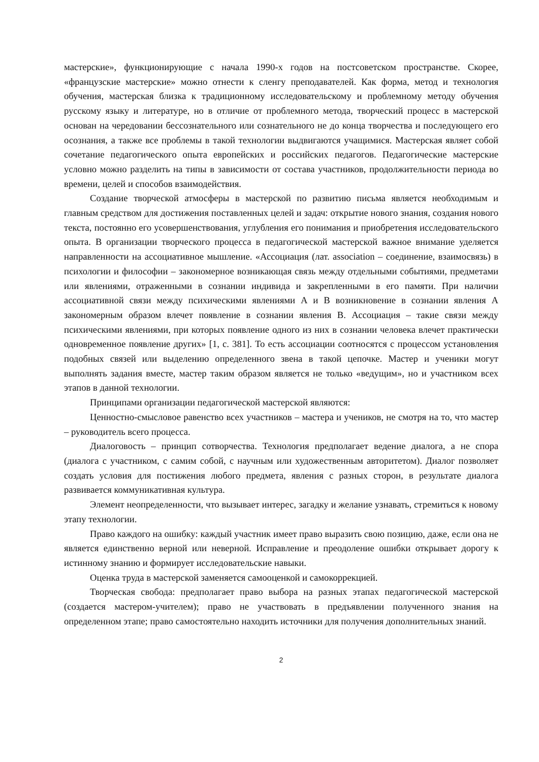мастерские», функционирующие с начала 1990-х годов на постсоветском пространстве. Скорее, «французские мастерские» можно отнести к сленгу преподавателей. Как форма, метод и технология обучения, мастерская близка к традиционному исследовательскому и проблемному методу обучения русскому языку и литературе, но в отличие от проблемного метода, творческий процесс в мастерской основан на чередовании бессознательного или сознательного не до конца творчества и последующего его осознания, а также все проблемы в такой технологии выдвигаются учащимися. Мастерская являет собой сочетание педагогического опыта европейских и российских педагогов. Педагогические мастерские условно можно разделить на типы в зависимости от состава участников, продолжительности периода во времени, целей и способов взаимодействия.
Создание творческой атмосферы в мастерской по развитию письма является необходимым и главным средством для достижения поставленных целей и задач: открытие нового знания, создания нового текста, постоянно его усовершенствования, углубления его понимания и приобретения исследовательского опыта. В организации творческого процесса в педагогической мастерской важное внимание уделяется направленности на ассоциативное мышление. «Ассоциация (лат. association – соединение, взаимосвязь) в психологии и философии – закономерное возникающая связь между отдельными событиями, предметами или явлениями, отраженными в сознании индивида и закрепленными в его памяти. При наличии ассоциативной связи между психическими явлениями А и В возникновение в сознании явления А закономерным образом влечет появление в сознании явления В. Ассоциация – такие связи между психическими явлениями, при которых появление одного из них в сознании человека влечет практически одновременное появление других» [1, с. 381]. То есть ассоциации соотносятся с процессом установления подобных связей или выделению определенного звена в такой цепочке. Мастер и ученики могут выполнять задания вместе, мастер таким образом является не только «ведущим», но и участником всех этапов в данной технологии.
Принципами организации педагогической мастерской являются:
Ценностно-смысловое равенство всех участников – мастера и учеников, не смотря на то, что мастер – руководитель всего процесса.
Диалоговость – принцип сотворчества. Технология предполагает ведение диалога, а не спора (диалога с участником, с самим собой, с научным или художественным авторитетом). Диалог позволяет создать условия для постижения любого предмета, явления с разных сторон, в результате диалога развивается коммуникативная культура.
Элемент неопределенности, что вызывает интерес, загадку и желание узнавать, стремиться к новому этапу технологии.
Право каждого на ошибку: каждый участник имеет право выразить свою позицию, даже, если она не является единственно верной или неверной. Исправление и преодоление ошибки открывает дорогу к истинному знанию и формирует исследовательские навыки.
Оценка труда в мастерской заменяется самооценкой и самокоррекцией.
Творческая свобода: предполагает право выбора на разных этапах педагогической мастерской (создается мастером-учителем); право не участвовать в предъявлении полученного знания на определенном этапе; право самостоятельно находить источники для получения дополнительных знаний.
2